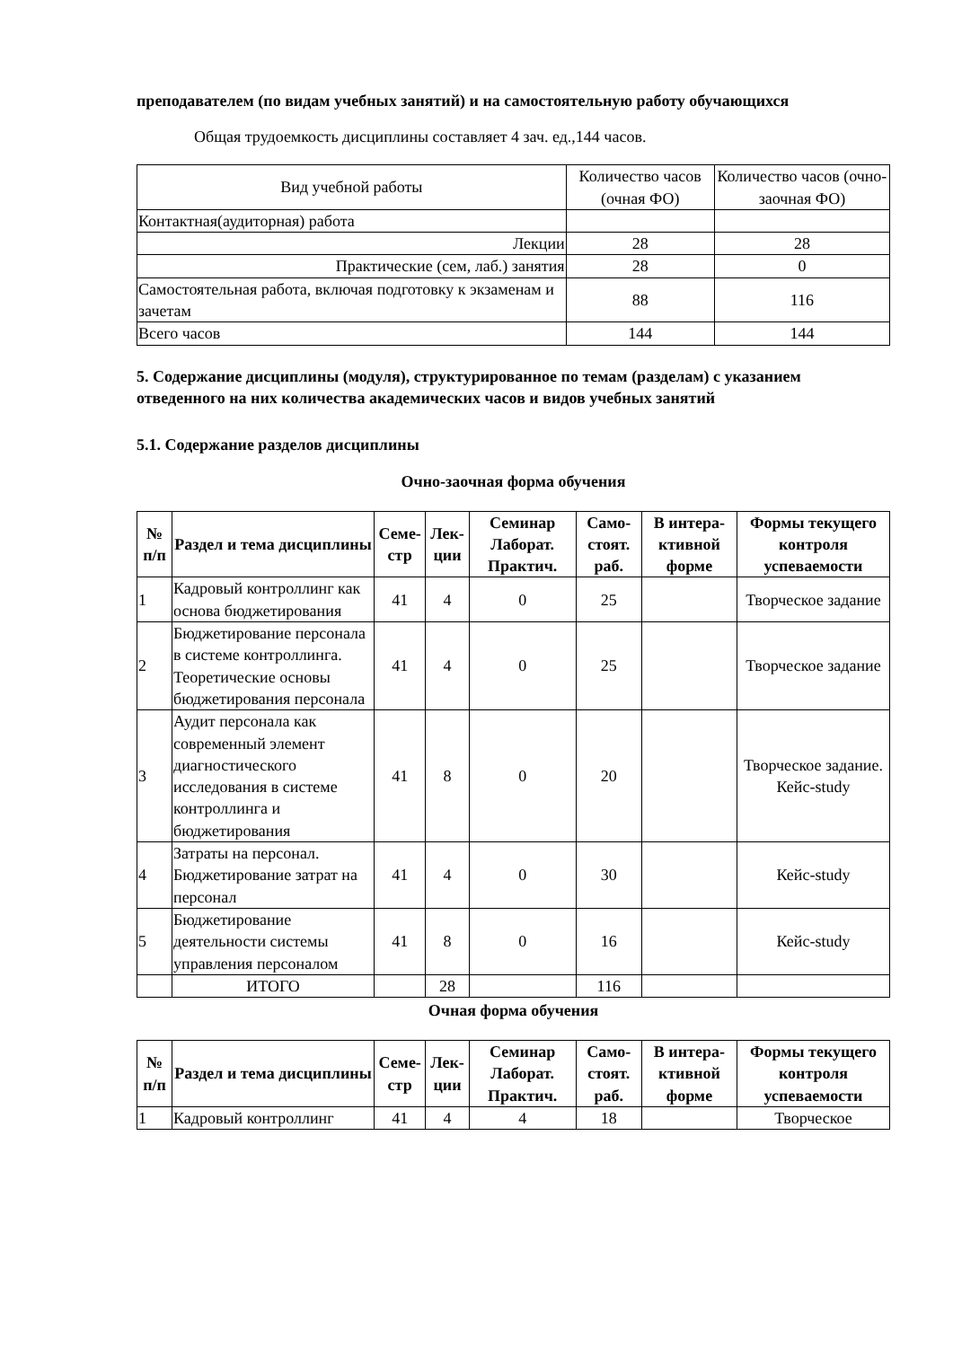преподавателем (по видам учебных занятий) и на самостоятельную работу обучающихся
Общая трудоемкость дисциплины составляет 4 зач. ед.,144 часов.
| Вид учебной работы | Количество часов (очная ФО) | Количество часов (очно-заочная ФО) |
| Контактная(аудиторная) работа | | |
| Лекции | 28 | 28 |
| Практические (сем, лаб.) занятия | 28 | 0 |
| Самостоятельная работа, включая подготовку к экзаменам и зачетам | 88 | 116 |
| Всего часов | 144 | 144 |
5. Содержание дисциплины (модуля), структурированное по темам (разделам) с указанием отведенного на них количества академических часов и видов учебных занятий
5.1. Содержание разделов дисциплины
Очно-заочная форма обучения
| № п/п | Раздел и тема дисциплины | Семе-стр | Лек-ции | Семинар Лаборат. Практич. | Само-стоят. раб. | В интера-ктивной форме | Формы текущего контроля успеваемости |
| --- | --- | --- | --- | --- | --- | --- | --- |
| 1 | Кадровый контроллинг как основа бюджетирования | 41 | 4 | 0 | 25 | | Творческое задание |
| 2 | Бюджетирование персонала в системе контроллинга. Теоретические основы бюджетирования персонала | 41 | 4 | 0 | 25 | | Творческое задание |
| 3 | Аудит персонала как современный элемент диагностического исследования в системе контроллинга и бюджетирования | 41 | 8 | 0 | 20 | | Творческое задание. Кейс-study |
| 4 | Затраты на персонал. Бюджетирование затрат на персонал | 41 | 4 | 0 | 30 | | Кейс-study |
| 5 | Бюджетирование деятельности системы управления персоналом | 41 | 8 | 0 | 16 | | Кейс-study |
| | ИТОГО | | 28 | | 116 | | |
Очная форма обучения
| № п/п | Раздел и тема дисциплины | Семе-стр | Лек-ции | Семинар Лаборат. Практич. | Само-стоят. раб. | В интера-ктивной форме | Формы текущего контроля успеваемости |
| --- | --- | --- | --- | --- | --- | --- | --- |
| 1 | Кадровый контроллинг | 41 | 4 | 4 | 18 | | Творческое |